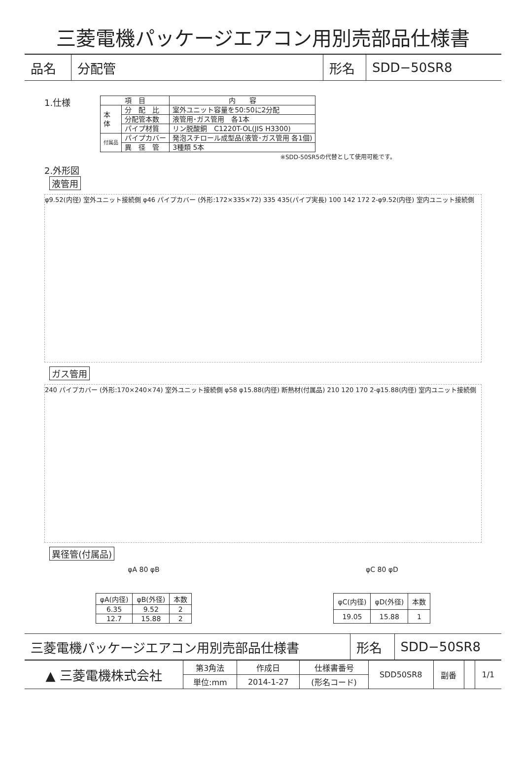三菱電機パッケージエアコン用別売部品仕様書
| 品名 | 分配管 | 形名 | SDD−50SR8 |
1.仕様
| 項 目 | | 内 容 |
| --- | --- | --- |
| 本 体 | 分 配 比 | 室外ユニット容量を50:50に2分配 |
| | 分配管本数 | 液管用･ガス管用 各1本 |
| | パイプ材質 | リン脱酸銅 C1220T-OL(JIS H3300) |
| 付属品 | パイプカバー | 発泡スチロール成型品(液管･ガス管用 各1個) |
| | 異 径 管 | 3種類 5本 |
※SDD-50SR5の代替として使用可能です。
2.外形図
液管用
φ9.52(内径) 室外ユニット接続側 φ46 パイプカバー (外形:172×335×72) 335 435(パイプ実長) 100 142 172 2-φ9.52(内径) 室内ユニット接続側
ガス管用
240 パイプカバー (外形:170×240×74) 室外ユニット接続側 φ58 φ15.88(内径) 断熱材(付属品) 210 120 170 2-φ15.88(内径) 室内ユニット接続側
異径管(付属品)
φA 80 φB φC 80 φD
| φA(内径) | φB(外径) | 本数 |
| --- | --- | --- |
| 6.35 | 9.52 | 2 |
| 12.7 | 15.88 | 2 |
| φC(内径) | φD(外径) | 本数 |
| --- | --- | --- |
| 19.05 | 15.88 | 1 |
| 三菱電機パッケージエアコン用別売部品仕様書 | 形名 | SDD−50SR8 |
| ▲ 三菱電機株式会社 | 第3角法 | 作成日 | 仕様書番号 | SDD50SR8 | 副番 | | 1/1 |
| | 単位:mm | 2014-1-27 | (形名コード) | | | | |